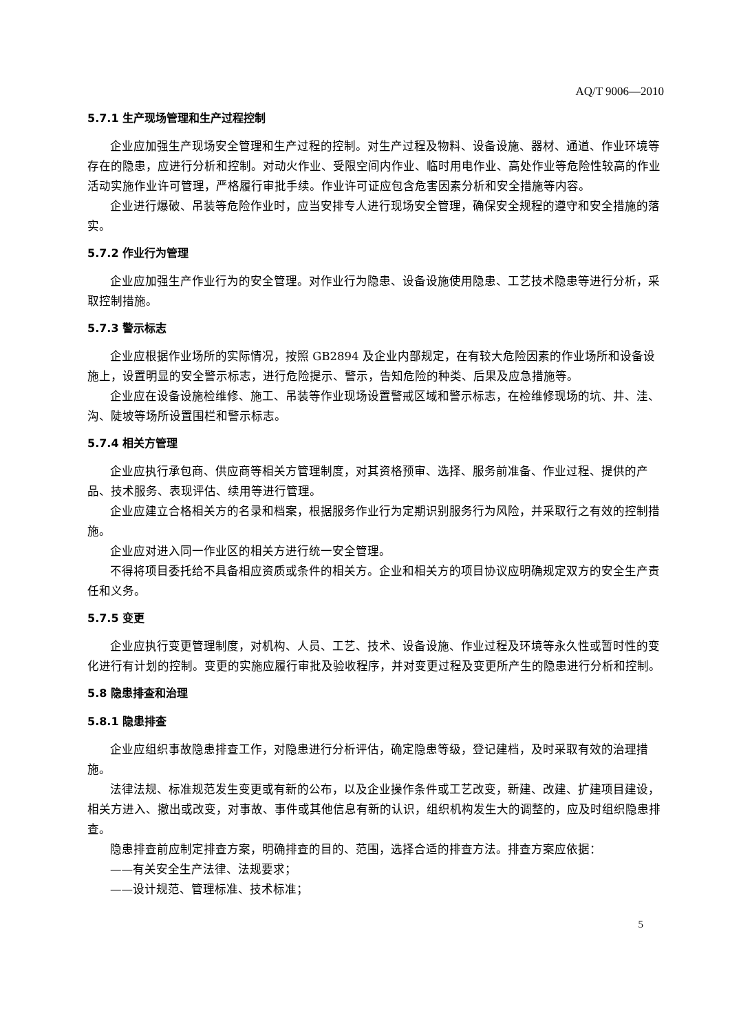AQ/T 9006—2010
5.7.1 生产现场管理和生产过程控制
企业应加强生产现场安全管理和生产过程的控制。对生产过程及物料、设备设施、器材、通道、作业环境等存在的隐患，应进行分析和控制。对动火作业、受限空间内作业、临时用电作业、高处作业等危险性较高的作业活动实施作业许可管理，严格履行审批手续。作业许可证应包含危害因素分析和安全措施等内容。
企业进行爆破、吊装等危险作业时，应当安排专人进行现场安全管理，确保安全规程的遵守和安全措施的落实。
5.7.2 作业行为管理
企业应加强生产作业行为的安全管理。对作业行为隐患、设备设施使用隐患、工艺技术隐患等进行分析，采取控制措施。
5.7.3 警示标志
企业应根据作业场所的实际情况，按照 GB2894 及企业内部规定，在有较大危险因素的作业场所和设备设施上，设置明显的安全警示标志，进行危险提示、警示，告知危险的种类、后果及应急措施等。
企业应在设备设施检维修、施工、吊装等作业现场设置警戒区域和警示标志，在检维修现场的坑、井、洼、沟、陡坡等场所设置围栏和警示标志。
5.7.4 相关方管理
企业应执行承包商、供应商等相关方管理制度，对其资格预审、选择、服务前准备、作业过程、提供的产品、技术服务、表现评估、续用等进行管理。
企业应建立合格相关方的名录和档案，根据服务作业行为定期识别服务行为风险，并采取行之有效的控制措施。
企业应对进入同一作业区的相关方进行统一安全管理。
不得将项目委托给不具备相应资质或条件的相关方。企业和相关方的项目协议应明确规定双方的安全生产责任和义务。
5.7.5 变更
企业应执行变更管理制度，对机构、人员、工艺、技术、设备设施、作业过程及环境等永久性或暂时性的变化进行有计划的控制。变更的实施应履行审批及验收程序，并对变更过程及变更所产生的隐患进行分析和控制。
5.8 隐患排查和治理
5.8.1 隐患排查
企业应组织事故隐患排查工作，对隐患进行分析评估，确定隐患等级，登记建档，及时采取有效的治理措施。
法律法规、标准规范发生变更或有新的公布，以及企业操作条件或工艺改变，新建、改建、扩建项目建设，相关方进入、撤出或改变，对事故、事件或其他信息有新的认识，组织机构发生大的调整的，应及时组织隐患排查。
隐患排查前应制定排查方案，明确排查的目的、范围，选择合适的排查方法。排查方案应依据：
——有关安全生产法律、法规要求；
——设计规范、管理标准、技术标准；
5